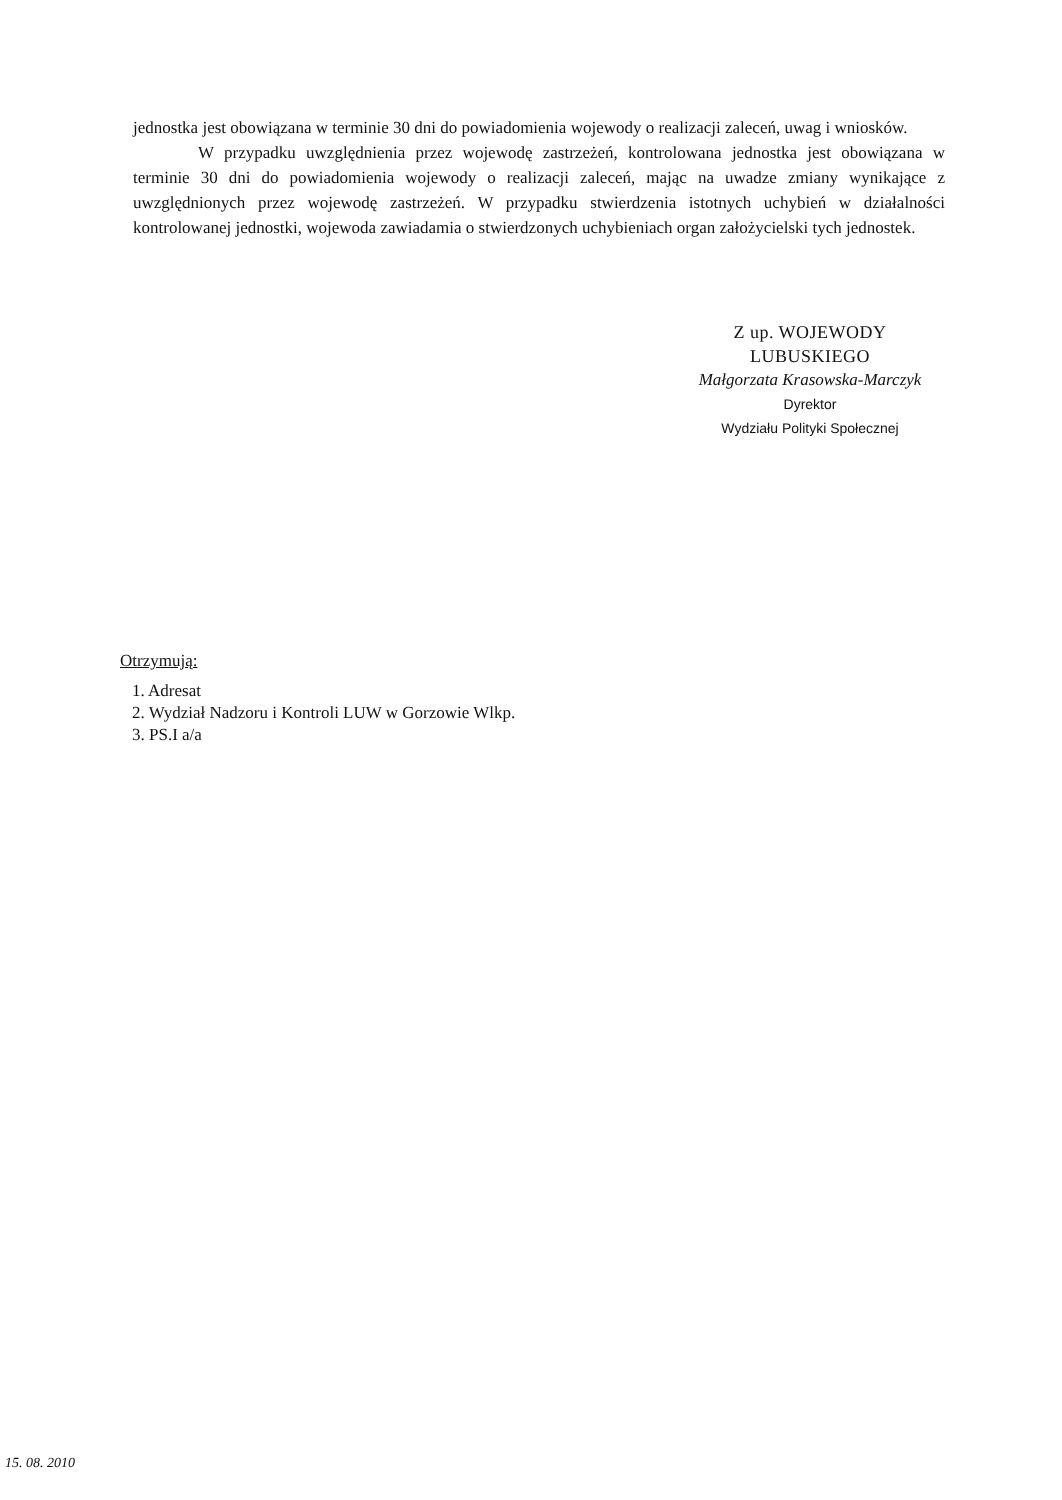jednostka jest obowiązana w terminie 30 dni do powiadomienia wojewody o realizacji zaleceń, uwag i wniosków.
W przypadku uwzględnienia przez wojewodę zastrzeżeń, kontrolowana jednostka jest obowiązana w terminie 30 dni do powiadomienia wojewody o realizacji zaleceń, mając na uwadze zmiany wynikające z uwzględnionych przez wojewodę zastrzeżeń. W przypadku stwierdzenia istotnych uchybień w działalności kontrolowanej jednostki, wojewoda zawiadamia o stwierdzonych uchybieniach organ założycielski tych jednostek.
Z up. WOJEWODY LUBUSKIEGO
Małgorzata Krasowska-Marczyk
Dyrektor
Wydziału Polityki Społecznej
Otrzymują:
1. Adresat
2. Wydział Nadzoru i Kontroli LUW w Gorzowie Wlkp.
3. PS.I a/a
15. 08. 2010